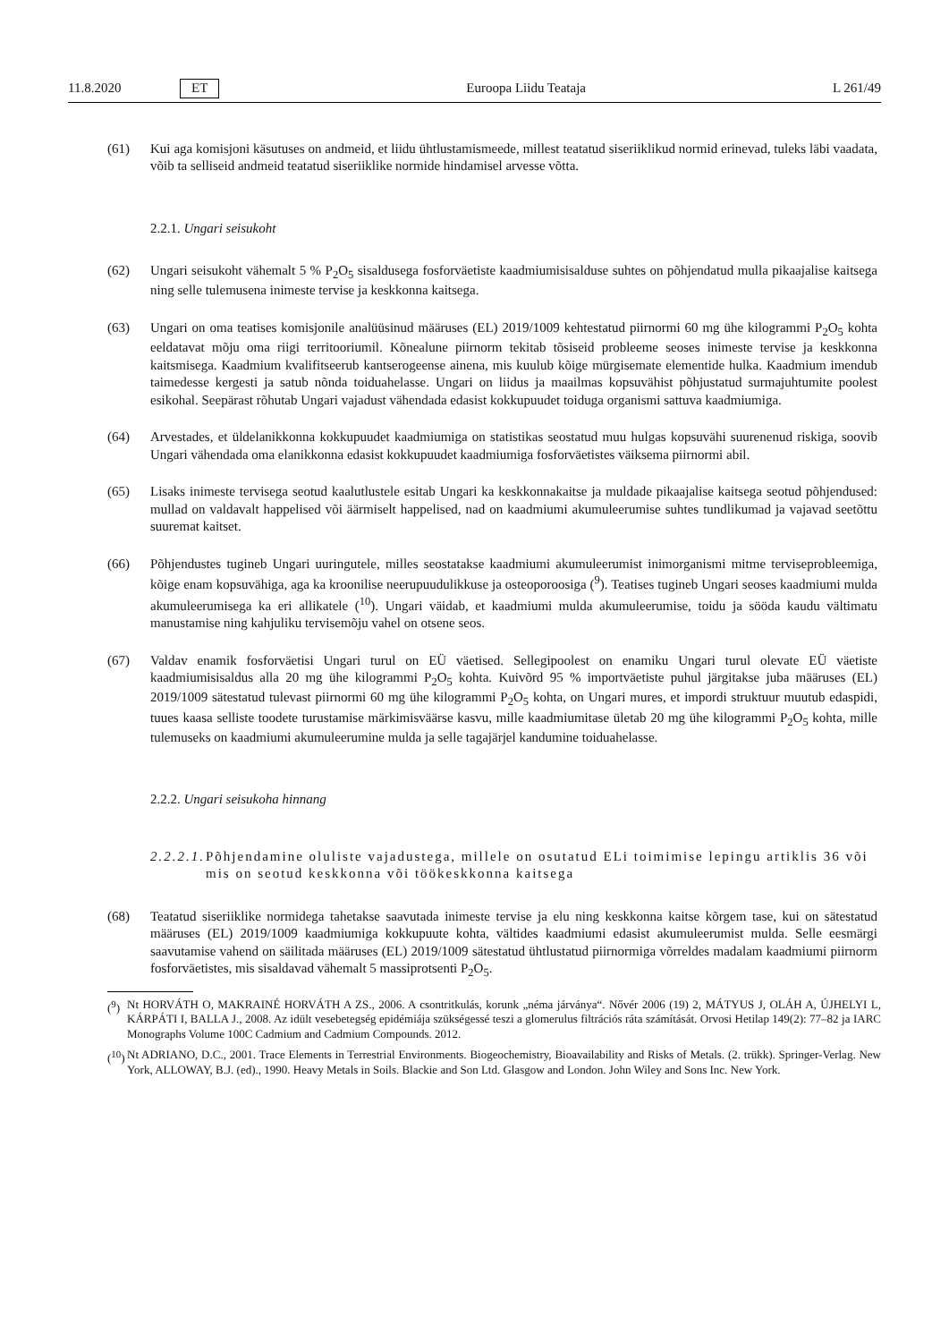11.8.2020 ET Euroopa Liidu Teataja L 261/49
(61) Kui aga komisjoni käsutuses on andmeid, et liidu ühtlustamismeede, millest teatatud siseriiklikud normid erinevad, tuleks läbi vaadata, võib ta selliseid andmeid teatatud siseriiklike normide hindamisel arvesse võtta.
2.2.1. Ungari seisukoht
(62) Ungari seisukoht vähemalt 5 % P<sub>2</sub>O<sub>5</sub> sisaldusega fosforväetiste kaadmiumisisalduse suhtes on põhjendatud mulla pikaajalise kaitsega ning selle tulemusena inimeste tervise ja keskkonna kaitsega.
(63) Ungari on oma teatises komisjonile analüüsinud määruses (EL) 2019/1009 kehtestatud piirnormi 60 mg ühe kilogrammi P<sub>2</sub>O<sub>5</sub> kohta eeldatavat mõju oma riigi territooriumil. Kõnealune piirnorm tekitab tõsiseid probleeme seoses inimeste tervise ja keskkonna kaitsmisega. Kaadmium kvalifitseerub kantserogeense ainena, mis kuulub kõige mürgisemate elementide hulka. Kaadmium imendub taimedesse kergesti ja satub nõnda toiduahelasse. Ungari on liidus ja maailmas kopsuvähist põhjustatud surmajuhtumite poolest esikohal. Seepärast rõhutab Ungari vajadust vähendada edasist kokkupuudet toiduga organismi sattuva kaadmiumiga.
(64) Arvestades, et üldelanikkonna kokkupuudet kaadmiumiga on statistikas seostatud muu hulgas kopsuvähi suurenenud riskiga, soovib Ungari vähendada oma elanikkonna edasist kokkupuudet kaadmiumiga fosforväetistes väiksema piirnormi abil.
(65) Lisaks inimeste tervisega seotud kaalutlustele esitab Ungari ka keskkonnakaitse ja muldade pikaajalise kaitsega seotud põhjendused: mullad on valdavalt happelised või äärmiselt happelised, nad on kaadmiumi akumuleerumise suhtes tundlikumad ja vajavad seetõttu suuremat kaitset.
(66) Põhjendustes tugineb Ungari uuringutele, milles seostatakse kaadmiumi akumuleerumist inimorganismi mitme terviseprobleemiga, kõige enam kopsuvähiga, aga ka kroonilise neerupuudulikkuse ja osteoporoosiga (<sup>9</sup>). Teatises tugineb Ungari seoses kaadmiumi mulda akumuleerumisega ka eri allikatele (<sup>10</sup>). Ungari väidab, et kaadmiumi mulda akumuleerumise, toidu ja sööda kaudu vältimatu manustamise ning kahjuliku tervisemõju vahel on otsene seos.
(67) Valdav enamik fosforväetisi Ungari turul on EÜ väetised. Sellegipoolest on enamiku Ungari turul olevate EÜ väetiste kaadmiumisisaldus alla 20 mg ühe kilogrammi P<sub>2</sub>O<sub>5</sub> kohta. Kuivõrd 95 % importväetiste puhul järgitakse juba määruses (EL) 2019/1009 sätestatud tulevast piirnormi 60 mg ühe kilogrammi P<sub>2</sub>O<sub>5</sub> kohta, on Ungari mures, et impordi struktuur muutub edaspidi, tuues kaasa selliste toodete turustamise märkimisväärse kasvu, mille kaadmiumitase ületab 20 mg ühe kilogrammi P<sub>2</sub>O<sub>5</sub> kohta, mille tulemuseks on kaadmiumi akumuleerumine mulda ja selle tagajärjel kandumine toiduahelasse.
2.2.2. Ungari seisukoha hinnang
2.2.2.1. Põhjendamine oluliste vajadustega, millele on osutatud ELi toimimise lepingu artiklis 36 või mis on seotud keskkonna või töökeskkonna kaitsega
(68) Teatatud siseriiklike normidega tahetakse saavutada inimeste tervise ja elu ning keskkonna kaitse kõrgem tase, kui on sätestatud määruses (EL) 2019/1009 kaadmiumiga kokkupuute kohta, vältides kaadmiumi edasist akumuleerumist mulda. Selle eesmärgi saavutamise vahend on säilitada määruses (EL) 2019/1009 sätestatud ühtlustatud piirnormiga võrreldes madalam kaadmiumi piirnorm fosforväetistes, mis sisaldavad vähemalt 5 massiprotsenti P<sub>2</sub>O<sub>5</sub>.
(<sup>9</sup>) Nt HORVÁTH O, MAKRAINÉ HORVÁTH A ZS., 2006. A csontritkulás, korunk „néma járványa“. Nővér 2006 (19) 2, MÁTYUS J, OLÁH A, ÚJHELYI L, KÁRPÁTI I, BALLA J., 2008. Az idült vesebetegség epidémiája szükségessé teszi a glomerulus filtrációs ráta számítását. Orvosi Hetilap 149(2): 77–82 ja IARC Monographs Volume 100C Cadmium and Cadmium Compounds. 2012.
(<sup>10</sup>) Nt ADRIANO, D.C., 2001. Trace Elements in Terrestrial Environments. Biogeochemistry, Bioavailability and Risks of Metals. (2. trükk). Springer-Verlag. New York, ALLOWAY, B.J. (ed)., 1990. Heavy Metals in Soils. Blackie and Son Ltd. Glasgow and London. John Wiley and Sons Inc. New York.